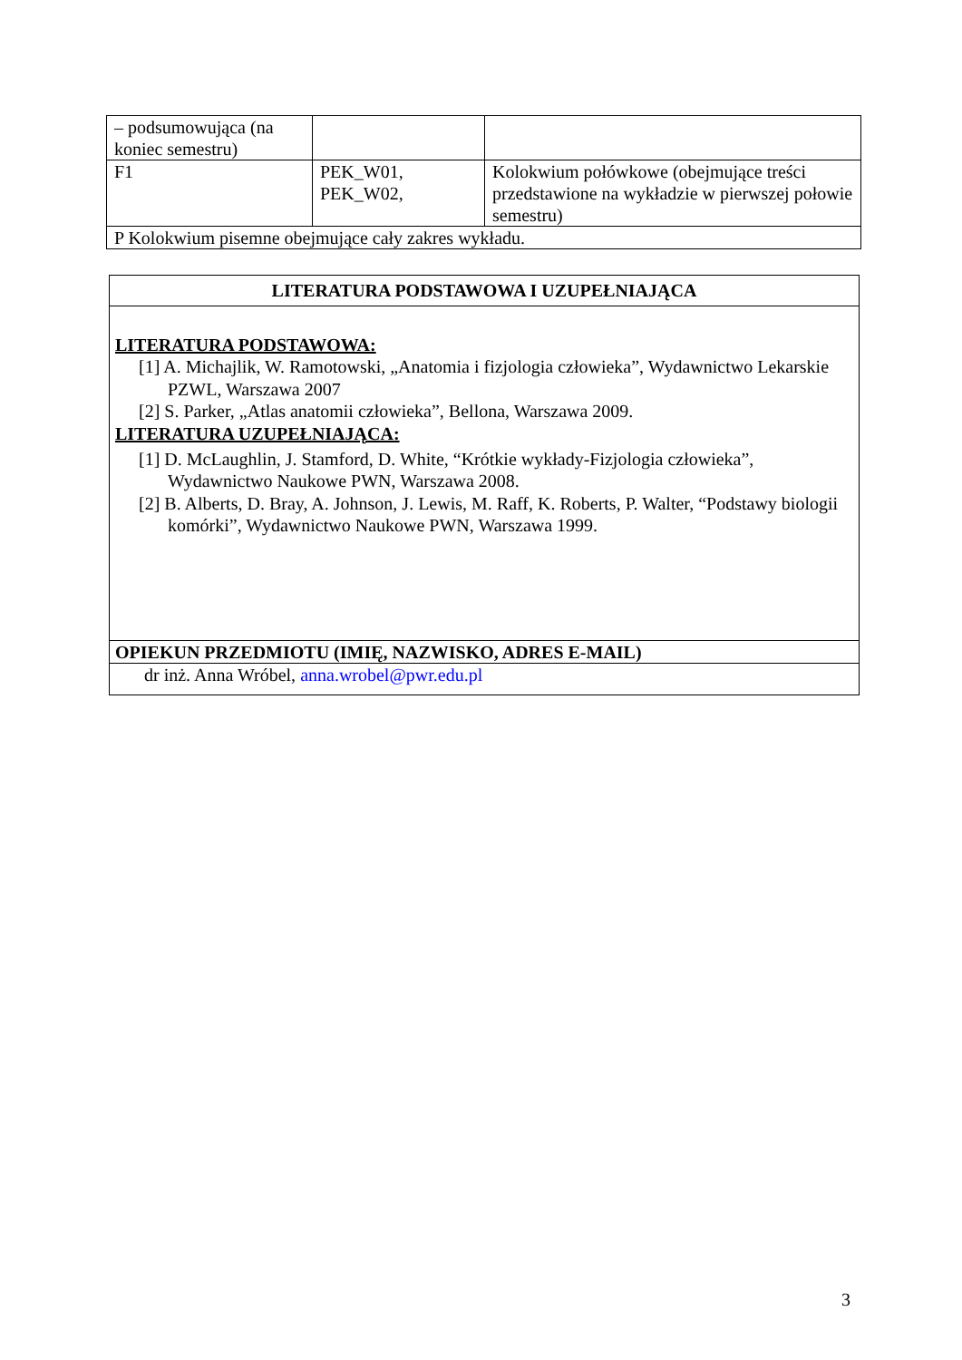| – podsumowująca (na koniec semestru) | | |
| F1 | PEK_W01, PEK_W02, | Kolokwium połówkowe (obejmujące treści przedstawione na wykładzie w pierwszej połowie semestru) |
| P Kolokwium pisemne obejmujące cały zakres wykładu. | | |
| LITERATURA PODSTAWOWA I UZUPEŁNIAJĄCA |
| LITERATURA PODSTAWOWA: [1] A. Michajlik, W. Ramotowski, „Anatomia i fizjologia człowieka”, Wydawnictwo Lekarskie PZWL, Warszawa 2007 [2] S. Parker, „Atlas anatomii człowieka”, Bellona, Warszawa 2009. LITERATURA UZUPEŁNIAJĄCA: [1] D. McLaughlin, J. Stamford, D. White, “Krótkie wykłady-Fizjologia człowieka”, Wydawnictwo Naukowe PWN, Warszawa 2008. [2] B. Alberts, D. Bray, A. Johnson, J. Lewis, M. Raff, K. Roberts, P. Walter, “Podstawy biologii komórki”, Wydawnictwo Naukowe PWN, Warszawa 1999. |
| OPIEKUN PRZEDMIOTU (IMIĘ, NAZWISKO, ADRES E-MAIL) |
| dr inż. Anna Wróbel, anna.wrobel@pwr.edu.pl |
3